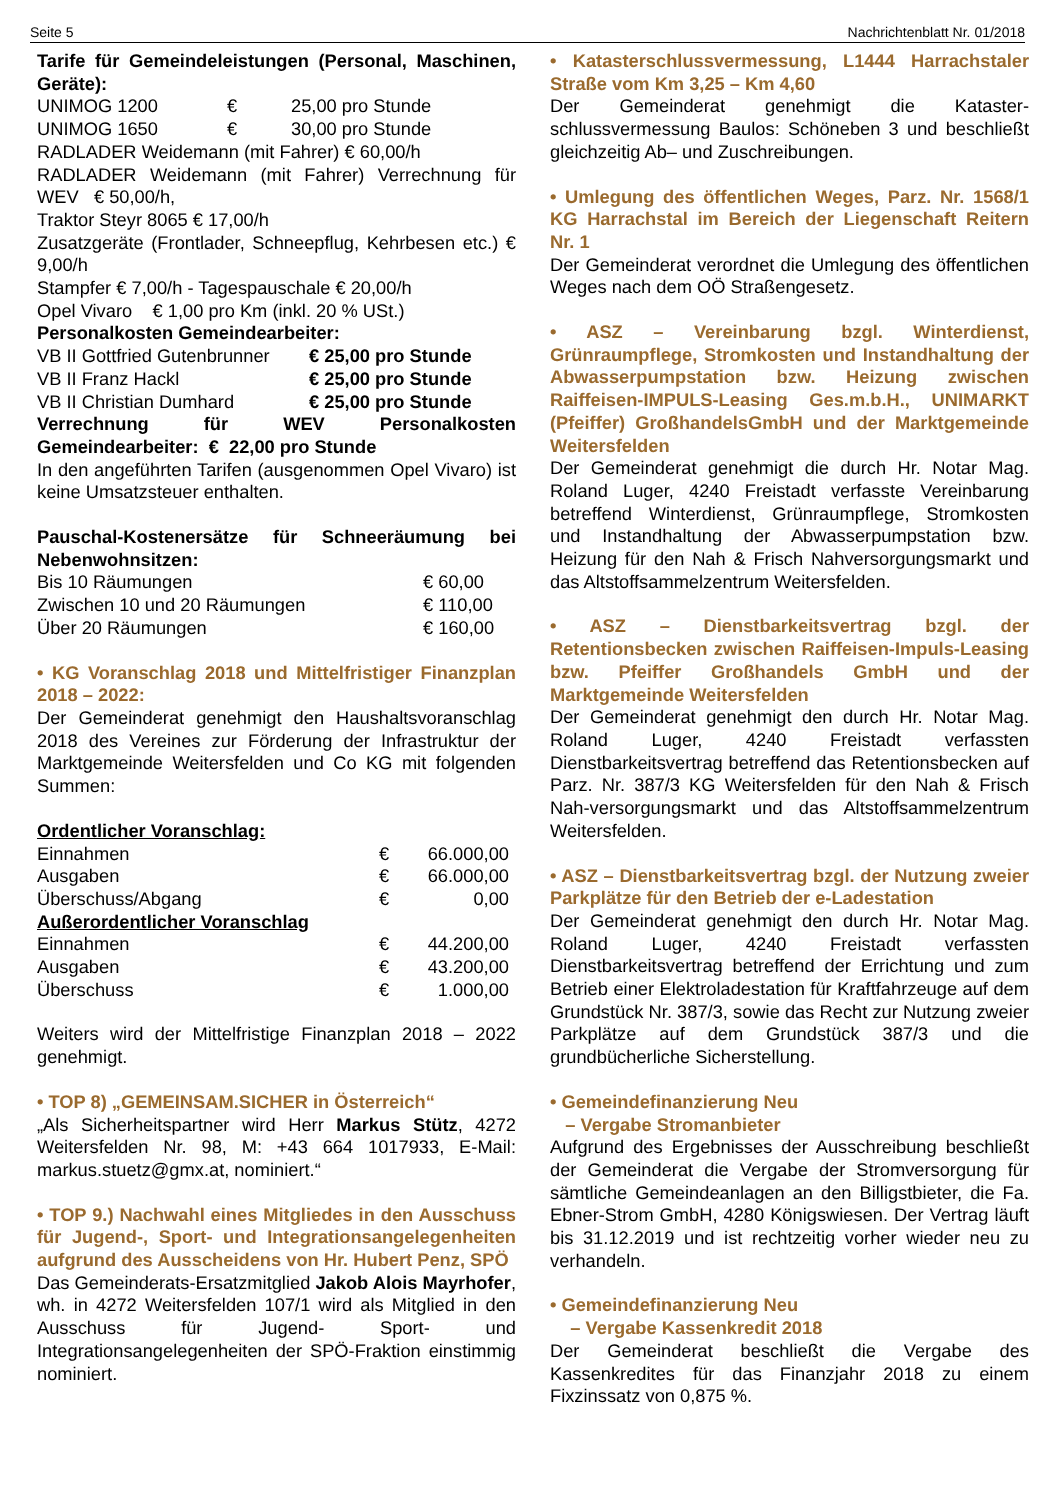Seite 5 Nachrichtenblatt Nr. 01/2018
Tarife für Gemeindeleistungen (Personal, Maschinen, Geräte):
| UNIMOG 1200 | € | 25,00 pro Stunde |
| UNIMOG 1650 | € | 30,00 pro Stunde |
RADLADER Weidemann (mit Fahrer) € 60,00/h
RADLADER Weidemann (mit Fahrer) Verrechnung für WEV € 50,00/h,
Traktor Steyr 8065 € 17,00/h
Zusatzgeräte (Frontlader, Schneepflug, Kehrbesen etc.) € 9,00/h
Stampfer € 7,00/h - Tagespauschale € 20,00/h
Opel Vivaro € 1,00 pro Km (inkl. 20 % USt.)
Personalkosten Gemeindearbeiter:
| VB II Gottfried Gutenbrunner | € 25,00 pro Stunde |
| VB II Franz Hackl | € 25,00 pro Stunde |
| VB II Christian Dumhard | € 25,00 pro Stunde |
Verrechnung für WEV Personalkosten Gemeindearbeiter: € 22,00 pro Stunde
In den angeführten Tarifen (ausgenommen Opel Vivaro) ist keine Umsatzsteuer enthalten.
Pauschal-Kostenersätze für Schneeräumung bei Nebenwohnsitzen:
| Bis 10 Räumungen | € 60,00 |
| Zwischen 10 und 20 Räumungen | € 110,00 |
| Über 20 Räumungen | € 160,00 |
• KG Voranschlag 2018 und Mittelfristiger Finanzplan 2018 – 2022:
Der Gemeinderat genehmigt den Haushaltsvoranschlag 2018 des Vereines zur Förderung der Infrastruktur der Marktgemeinde Weitersfelden und Co KG mit folgenden Summen:
Ordentlicher Voranschlag:
| Einnahmen | € | 66.000,00 |
| Ausgaben | € | 66.000,00 |
| Überschuss/Abgang | € | 0,00 |
| Außerordentlicher Voranschlag | | |
| Einnahmen | € | 44.200,00 |
| Ausgaben | € | 43.200,00 |
| Überschuss | € | 1.000,00 |
Weiters wird der Mittelfristige Finanzplan 2018 – 2022 genehmigt.
• TOP 8) „GEMEINSAM.SICHER in Österreich“
„Als Sicherheitspartner wird Herr Markus Stütz, 4272 Weitersfelden Nr. 98, M: +43 664 1017933, E-Mail: markus.stuetz@gmx.at, nominiert.“
• TOP 9.) Nachwahl eines Mitgliedes in den Ausschuss für Jugend-, Sport- und Integrationsangelegenheiten aufgrund des Ausscheidens von Hr. Hubert Penz, SPÖ
Das Gemeinderats-Ersatzmitglied Jakob Alois Mayrhofer, wh. in 4272 Weitersfelden 107/1 wird als Mitglied in den Ausschuss für Jugend- Sport- und Integrationsangelegenheiten der SPÖ-Fraktion einstimmig nominiert.
• Katasterschlussvermessung, L1444 Harrachstaler Straße vom Km 3,25 – Km 4,60
Der Gemeinderat genehmigt die Kataster-schlussvermessung Baulos: Schöneben 3 und beschließt gleichzeitig Ab– und Zuschreibungen.
• Umlegung des öffentlichen Weges, Parz. Nr. 1568/1 KG Harrachstal im Bereich der Liegenschaft Reitern Nr. 1
Der Gemeinderat verordnet die Umlegung des öffentlichen Weges nach dem OÖ Straßengesetz.
• ASZ – Vereinbarung bzgl. Winterdienst, Grünraumpflege, Stromkosten und Instandhaltung der Abwasserpumpstation bzw. Heizung zwischen Raiffeisen-IMPULS-Leasing Ges.m.b.H., UNIMARKT (Pfeiffer) GroßhandelsGmbH und der Marktgemeinde Weitersfelden
Der Gemeinderat genehmigt die durch Hr. Notar Mag. Roland Luger, 4240 Freistadt verfasste Vereinbarung betreffend Winterdienst, Grünraumpflege, Stromkosten und Instandhaltung der Abwasserpumpstation bzw. Heizung für den Nah & Frisch Nahversorgungsmarkt und das Altstoffsammelzentrum Weitersfelden.
• ASZ – Dienstbarkeitsvertrag bzgl. der Retentionsbecken zwischen Raiffeisen-Impuls-Leasing bzw. Pfeiffer Großhandels GmbH und der Marktgemeinde Weitersfelden
Der Gemeinderat genehmigt den durch Hr. Notar Mag. Roland Luger, 4240 Freistadt verfassten Dienstbarkeitsvertrag betreffend das Retentionsbecken auf Parz. Nr. 387/3 KG Weitersfelden für den Nah & Frisch Nah-versorgungsmarkt und das Altstoffsammelzentrum Weitersfelden.
• ASZ – Dienstbarkeitsvertrag bzgl. der Nutzung zweier Parkplätze für den Betrieb der e-Ladestation
Der Gemeinderat genehmigt den durch Hr. Notar Mag. Roland Luger, 4240 Freistadt verfassten Dienstbarkeitsvertrag betreffend der Errichtung und zum Betrieb einer Elektroladestation für Kraftfahrzeuge auf dem Grundstück Nr. 387/3, sowie das Recht zur Nutzung zweier Parkplätze auf dem Grundstück 387/3 und die grundbücherliche Sicherstellung.
• Gemeindefinanzierung Neu
– Vergabe Stromanbieter
Aufgrund des Ergebnisses der Ausschreibung beschließt der Gemeinderat die Vergabe der Stromversorgung für sämtliche Gemeindeanlagen an den Billigstbieter, die Fa. Ebner-Strom GmbH, 4280 Königswiesen. Der Vertrag läuft bis 31.12.2019 und ist rechtzeitig vorher wieder neu zu verhandeln.
• Gemeindefinanzierung Neu
– Vergabe Kassenkredit 2018
Der Gemeinderat beschließt die Vergabe des Kassenkredites für das Finanzjahr 2018 zu einem Fixzinssatz von 0,875 %.